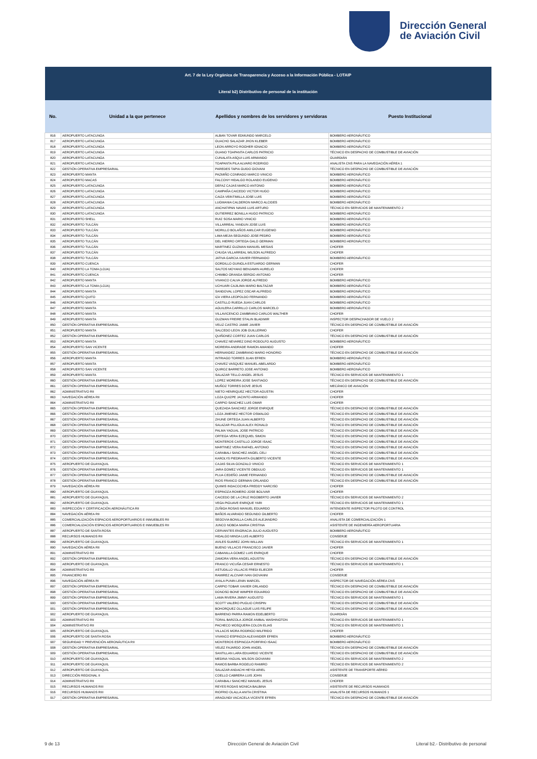Dirección General
de Aviación Civil
| Art. 7 de la Ley Orgánica de Transparencia y Acceso a la Información Pública - LOTAIP | | | |
| --- | --- | --- | --- |
| Literal b2) Distributivo de personal de la institución | | | |
| No. | Unidad a la que pertenece | Apellidos y nombres de los servidores y servidoras | Puesto Institucional |
| 816 | AEROPUERTO LATACUNGA | ALBAN TOVAR EDMUNDO MARCELO | BOMBERO AERONÁUTICO |
| 817 | AEROPUERTO LATACUNGA | GUACHO SALAZAR JHON KLEBER | BOMBERO AERONÁUTICO |
| 818 | AEROPUERTO LATACUNGA | LEON ARROYO ROGHER IGNACIO | BOMBERO AERONÁUTICO |
| 819 | AEROPUERTO LATACUNGA | GUANO TOAPANTA CARLOS PATRICIO | TÉCNICO EN DESPACHO DE COMBUSTIBLE DE AVIACIÓN |
| 820 | AEROPUERTO LATACUNGA | CUNALATA ASQUI LUIS ARMANDO | GUARDIÁN |
| 821 | AEROPUERTO LATACUNGA | TOAPANTA PILA ALVARO RODRIGO | ANALISTA CNS PARA LA NAVEGACIÓN AÉREA 1 |
| 822 | GESTIÓN OPERATIVA EMPRESARIAL | PAREDES TAPIA GUIDO GIOVANI | TÉCNICO EN DESPACHO DE COMBUSTIBLE DE AVIACIÓN |
| 823 | AEROPUERTO MANTA | PAZMIÑO CONRADO MARCO VINICIO | BOMBERO AERONÁUTICO |
| 824 | AEROPUERTO MACAS | FALCONY HIDALGO ROLANDO EUGENIO | BOMBERO AERONÁUTICO |
| 825 | AEROPUERTO LATACUNGA | DEFAZ CAJAS MARCO ANTONIO | BOMBERO AERONÁUTICO |
| 826 | AEROPUERTO LATACUNGA | CAMPAÑA CAICEDO VICTOR HUGO | BOMBERO AERONÁUTICO |
| 827 | AEROPUERTO LATACUNGA | CAIZA VEINTIMILLA JOSE LUIS | BOMBERO AERONÁUTICO |
| 828 | AEROPUERTO LATACUNGA | LUGMANIA CALDERON MARCO ALCIDES | BOMBERO AERONÁUTICO |
| 829 | AEROPUERTO LATACUNGA | ANCHATIPAN NAVAS LUIS ARTURO | TÉCNICO EN SERVICIOS DE MANTENIMIENTO 2 |
| 830 | AEROPUERTO LATACUNGA | GUTIERREZ BONILLA HUGO PATRICIO | BOMBERO AERONÁUTICO |
| 831 | AEROPUERTO SHELL | RUIZ SOSA MARIO VINICIO | BOMBERO AERONÁUTICO |
| 832 | AEROPUERTO TULCÁN | VILLARREAL YANDUN JOSE LUIS | BOMBERO AERONÁUTICO |
| 833 | AEROPUERTO TULCÁN | MORILLO BOLAÑOS AMILCAR EUGENIO | BOMBERO AERONÁUTICO |
| 834 | AEROPUERTO TULCÁN | LIMA MEJIA SEGUNDO JOSE PEDRO | BOMBERO AERONÁUTICO |
| 835 | AEROPUERTO TULCÁN | DEL HIERRO ORTEGA GALO GERMAN | BOMBERO AERONÁUTICO |
| 836 | AEROPUERTO TULCÁN | MARTINEZ GUZMAN MANUEL MESIAS | CHOFER |
| 837 | AEROPUERTO TULCÁN | CHUGA VILLARREAL WILSON ALFREDO | CHOFER |
| 838 | AEROPUERTO TULCÁN | JATIVA GARCIA XAVIER FERNANDO | BOMBERO AERONÁUTICO |
| 839 | AEROPUERTO CUENCA | GORDILLO GUINGLA ESTUARDO GERMAN | CHOFER |
| 840 | AEROPUERTO LA TOMA (LOJA) | SALTOS MOYANO BENJAMIN AURELIO | CHOFER |
| 841 | AEROPUERTO CUENCA | CHIMBO GRANDA SERGIO ANTONIO | CHOFER |
| 842 | AEROPUERTO MANTA | VIVANCO CALVA JORGE ALFREDO | BOMBERO AERONÁUTICO |
| 843 | AEROPUERTO LA TOMA (LOJA) | UCHUARI CAJILIMA MARIO BALTAZAR | BOMBERO AERONÁUTICO |
| 844 | AEROPUERTO MANTA | SANDOVAL LOPEZ OSCAR ALFREDO | BOMBERO AERONÁUTICO |
| 845 | AEROPUERTO QUITO | IZA VIERA LEOPOLDO FERNANDO | BOMBERO AERONÁUTICO |
| 846 | AEROPUERTO MANTA | CASTILLO RUEDA JUAN CARLOS | BOMBERO AERONÁUTICO |
| 847 | AEROPUERTO MANTA | AGUILERA CARRILLO CARLOS MARCELO | BOMBERO AERONÁUTICO |
| 848 | AEROPUERTO MANTA | VILLAVICENCIO ZAMBRANO CARLOS WALTHER | CHOFER |
| 849 | AEROPUERTO MANTA | GUZMAN FREIRE STALIN BLADIMIR | INSPECTOR DESPACHADOR DE VUELO 2 |
| 850 | GESTIÓN OPERATIVA EMPRESARIAL | VELIZ CASTRO JAIME JAVIER | TÉCNICO EN DESPACHO DE COMBUSTIBLE DE AVIACIÓN |
| 851 | AEROPUERTO MANTA | SALCEDO LEON JOB GUILLERMO | CHOFER |
| 852 | GESTIÓN OPERATIVA EMPRESARIAL | QUIÑONEZ CORTEZ JUAN CARLOS | TÉCNICO EN DESPACHO DE COMBUSTIBLE DE AVIACIÓN |
| 853 | AEROPUERTO MANTA | CHAVEZ NEVAREZ DINO RODOLFO AUGUSTO | BOMBERO AERONÁUTICO |
| 854 | AEROPUERTO SAN VICENTE | MOREIRA ANDRADE RAMON AMANDO | CHOFER |
| 855 | GESTIÓN OPERATIVA EMPRESARIAL | HERNANDEZ ZAMBRANO MARIO HONORIO | TÉCNICO EN DESPACHO DE COMBUSTIBLE DE AVIACIÓN |
| 856 | AEROPUERTO MANTA | INTRIAGO TORRES JUAN EFREN | BOMBERO AERONÁUTICO |
| 857 | AEROPUERTO MANTA | CHAVEZ VASQUEZ MANUEL ABELARDO | BOMBERO AERONÁUTICO |
| 858 | AEROPUERTO SAN VICENTE | QUIROZ BARRETO JOSE ANTONIO | BOMBERO AERONÁUTICO |
| 859 | AEROPUERTO MANTA | SALAZAR TELLO ANGEL JESUS | TÉCNICO EN SERVICIOS DE MANTENIMIENTO 1 |
| 860 | GESTIÓN OPERATIVA EMPRESARIAL | LOPEZ MOREIRA JOSE SANTIAGO | TÉCNICO EN DESPACHO DE COMBUSTIBLE DE AVIACIÓN |
| 861 | GESTIÓN OPERATIVA EMPRESARIAL | MUÑOZ TORRES DOVE JESUS | MECÁNICO DE AVIACIÓN |
| 862 | ADMINISTRATIVO RII | NIETO HENRIQUEZ HECTOR AGUSTIN | CHOFER |
| 863 | NAVEGACIÓN AÉREA RII | LOZA QUIZPE JACINTO ARMANDO | CHOFER |
| 864 | ADMINISTRATIVO RII | CARPIO SANCHEZ LUIS OMAR | CHOFER |
| 865 | GESTIÓN OPERATIVA EMPRESARIAL | QUEZADA SANCHEZ JORGE ENRIQUE | TÉCNICO EN DESPACHO DE COMBUSTIBLE DE AVIACIÓN |
| 866 | GESTIÓN OPERATIVA EMPRESARIAL | LOZA JIMENEZ HECTOR OSWALDO | TÉCNICO EN DESPACHO DE COMBUSTIBLE DE AVIACIÓN |
| 867 | GESTIÓN OPERATIVA EMPRESARIAL | ZHUNE ORTEGA JUAN ALBERTO | TÉCNICO EN DESPACHO DE COMBUSTIBLE DE AVIACIÓN |
| 868 | GESTIÓN OPERATIVA EMPRESARIAL | SALAZAR PILLIGUA ALEX RONALD | TÉCNICO EN DESPACHO DE COMBUSTIBLE DE AVIACIÓN |
| 869 | GESTIÓN OPERATIVA EMPRESARIAL | PALMA YAGUAL JOSE PATRICIO | TÉCNICO EN DESPACHO DE COMBUSTIBLE DE AVIACIÓN |
| 870 | GESTIÓN OPERATIVA EMPRESARIAL | ORTEGA VERA EZEQUIEL SIMON | TÉCNICO EN DESPACHO DE COMBUSTIBLE DE AVIACIÓN |
| 871 | GESTIÓN OPERATIVA EMPRESARIAL | MONTEROS CASTILLO JORGE ISAAC | TÉCNICO EN DESPACHO DE COMBUSTIBLE DE AVIACIÓN |
| 872 | GESTIÓN OPERATIVA EMPRESARIAL | MARTINEZ VERA RAFAEL ANTONIO | TÉCNICO EN DESPACHO DE COMBUSTIBLE DE AVIACIÓN |
| 873 | GESTIÓN OPERATIVA EMPRESARIAL | CARABALI SANCHEZ ANGEL CELI | TÉCNICO EN DESPACHO DE COMBUSTIBLE DE AVIACIÓN |
| 874 | GESTIÓN OPERATIVA EMPRESARIAL | KAROLYS PIEDRAHITA GILBERTO VICENTE | TÉCNICO EN DESPACHO DE COMBUSTIBLE DE AVIACIÓN |
| 875 | AEROPUERTO DE GUAYAQUIL | CAJAS SILVA GONZALO VINICIO | TÉCNICO EN SERVICIOS DE MANTENIMIENTO 1 |
| 876 | GESTIÓN OPERATIVA EMPRESARIAL | JARA GOMEZ VICENTE OBDULIO | TÉCNICO EN SERVICIOS DE MANTENIMIENTO 1 |
| 877 | GESTIÓN OPERATIVA EMPRESARIAL | PLUA CEDEÑO JAIME FERNANDO | TÉCNICO EN DESPACHO DE COMBUSTIBLE DE AVIACIÓN |
| 878 | GESTIÓN OPERATIVA EMPRESARIAL | RIOS FRANCO GERMAN ORLANDO | TÉCNICO EN DESPACHO DE COMBUSTIBLE DE AVIACIÓN |
| 879 | NAVEGACIÓN AÉREA RII | QUIMIS INDACOCHEA FREDDY NARCISO | CHOFER |
| 880 | AEROPUERTO DE GUAYAQUIL | ESPINOZA ROMERO JOSE BOLIVAR | CHOFER |
| 881 | AEROPUERTO DE GUAYAQUIL | CAICEDO DE LA CRUZ RIGOBERTO JAVIER | TÉCNICO EN SERVICIOS DE MANTENIMIENTO 2 |
| 882 | AEROPUERTO DE GUAYAQUIL | VEGA PIGUAVE ENRIQUE YARI | TÉCNICO EN SERVICIOS DE MANTENIMIENTO 1 |
| 883 | INSPECCIÓN Y CERTIFICACIÓN AERONÁUTICA RII | ZUÑIGA ROSAS MANUEL EDUARDO | INTENDENTE INSPECTOR PILOTO DE CONTROL |
| 884 | NAVEGACIÓN AÉREA RII | BAÑOS ALVARADO SEGUNDO GILBERTO | CHOFER |
| 885 | COMERCIALIZACIÓN ESPACIOS AEROPORTUARIOS E INMUEBLES RII | SEGOVIA BONILLA CARLOS ALEJANDRO | ANALISTA DE COMERCIALIZACIÓN 1 |
| 886 | COMERCIALIZACIÓN ESPACIOS AEROPORTUARIOS E INMUEBLES RII | JUNCO NOBOA MARIA CRISTINA | ASISTENTE DE INGENIERÍA AEROPORTUARIA |
| 887 | AEROPUERTO DE SANTA ROSA | CERVANTES ENGRACIA JULIO AUGUSTO | BOMBERO AERONÁUTICO |
| 888 | RECURSOS HUMANOS RII | HIDALGO MINDA LUIS ALBERTO | CONSERJE |
| 889 | AEROPUERTO DE GUAYAQUIL | AVILES SUAREZ JOHN WILLIAN | TÉCNICO EN SERVICIOS DE MANTENIMIENTO 1 |
| 890 | NAVEGACIÓN AÉREA RII | BUENO VILLACIS FRANCISCO JAVIER | CHOFER |
| 891 | ADMINISTRATIVO RII | CABANILLA GOMEZ LUIS ENRIQUE | CHOFER |
| 892 | GESTIÓN OPERATIVA EMPRESARIAL | ZAMORA VERA ANGEL AGUSTIN | TÉCNICO EN DESPACHO DE COMBUSTIBLE DE AVIACIÓN |
| 893 | AEROPUERTO DE GUAYAQUIL | FRANCO VICUÑA CESAR ERNESTO | TÉCNICO EN SERVICIOS DE MANTENIMIENTO 1 |
| 894 | ADMINISTRATIVO RII | ASTUDILLO VILLACIS FREDI ELIECER | CHOFER |
| 895 | FINANCIERO RII | RAMIREZ ALCIVAR IVAN GIOVANNI | CONSERJE |
| 896 | NAVEGACIÓN AÉREA RI | AYALA PUNIN LENIN MARCEL | INSPECTOR DE NAVEGACIÓN AÉREA CNS |
| 897 | GESTIÓN OPERATIVA EMPRESARIAL | CARPIO TOBAR XAVIER ORLANDO | TÉCNICO EN DESPACHO DE COMBUSTIBLE DE AVIACIÓN |
| 898 | GESTIÓN OPERATIVA EMPRESARIAL | DONOSO BONE WIMPER EDUARDO | TÉCNICO EN DESPACHO DE COMBUSTIBLE DE AVIACIÓN |
| 899 | GESTIÓN OPERATIVA EMPRESARIAL | LAMA RIVERA JIMMY AUGUSTO | TÉCNICO EN SERVICIOS DE MANTENIMIENTO 1 |
| 900 | GESTIÓN OPERATIVA EMPRESARIAL | SCOTT VALERO PUGLIO CRISPIN | TÉCNICO EN DESPACHO DE COMBUSTIBLE DE AVIACIÓN |
| 901 | GESTIÓN OPERATIVA EMPRESARIAL | BOHORQUEZ OLLAGUE LUIS FELIPE | TÉCNICO EN DESPACHO DE COMBUSTIBLE DE AVIACIÓN |
| 902 | AEROPUERTO DE GUAYAQUIL | BARRENO PARRA RAMON EDELBERTO | GUARDIÁN |
| 903 | ADMINISTRATIVO RII | TORAL BARZOLA JORGE ANIBAL WASHINGTON | TÉCNICO EN SERVICIOS DE MANTENIMIENTO 1 |
| 904 | ADMINISTRATIVO RII | PACHECO MOSQUERA COLON ELIAS | TÉCNICO EN SERVICIOS DE MANTENIMIENTO 1 |
| 905 | AEROPUERTO DE GUAYAQUIL | VILLACIS MORA RODRIGO WILFRIDO | CHOFER |
| 906 | AEROPUERTO DE SANTA ROSA | VIVANCO ESPINOZA ALEXANDER EFREN | BOMBERO AERONÁUTICO |
| 907 | SEGURIDAD Y PREVENCIÓN AERONÁUTICA RII | MONTEROS ESPINOZA PORFIRIO ISAAC | BOMBERO AERONÁUTICO |
| 908 | GESTIÓN OPERATIVA EMPRESARIAL | VELEZ FAJARDO JOHN ANGEL | TÉCNICO EN DESPACHO DE COMBUSTIBLE DE AVIACIÓN |
| 909 | GESTIÓN OPERATIVA EMPRESARIAL | SANTILLAN LARA EDUARDO VICENTE | TÉCNICO EN DESPACHO DE COMBUSTIBLE DE AVIACIÓN |
| 910 | AEROPUERTO DE GUAYAQUIL | MEDINA YAGUAL WILSON GIOVANNI | TÉCNICO EN SERVICIOS DE MANTENIMIENTO 2 |
| 911 | AEROPUERTO DE GUAYAQUIL | RAMOS BARBA ROGELIO RAMIRO | TÉCNICO EN SERVICIOS DE MANTENIMIENTO 2 |
| 912 | AEROPUERTO DE GUAYAQUIL | SALAZAR ANDACHI HEYDI ARIEL | ASISTENTE DE TRANSPORTE AÉREO |
| 913 | DIRECCIÓN REGIONAL II | COELLO CABRERA LUIS JOHN | CONSERJE |
| 914 | ADMINISTRATIVO RII | CARABALI SANCHEZ MANUEL JESUS | CHOFER |
| 915 | RECURSOS HUMANOS RIII | REYES RODAS MONICA BALBINA | ASISTENTE DE RECURSOS HUMANOS |
| 916 | RECURSOS HUMANOS RIII | RIOFRIO OLALLA ANITA CRISTINA | ANALISTA DE RECURSOS HUMANOS 1 |
| 917 | GESTIÓN OPERATIVA EMPRESARIAL | ARAGUNDI VACACELA VICENTE EFREN | TÉCNICO EN DESPACHO DE COMBUSTIBLE DE AVIACIÓN |
9 de 13
Dirección General de Aviación Civil
Literal b2.- Distributivo de personal